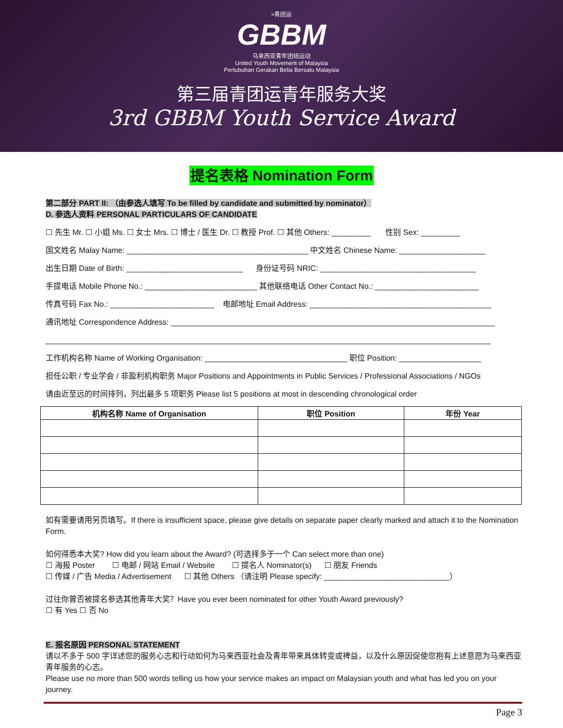>青团运
GBBM
马来西亚青年团结运动
United Youth Movement of Malaysia
Pertubuhan Gerakan Belia Bersatu Malaysia
第三届青团运青年服务大奖
3rd GBBM Youth Service Award
提名表格 Nomination Form
第二部分 PART II: （由参选人填写 To be filled by candidate and submitted by nominator）
D. 参选人资料 PERSONAL PARTICULARS OF CANDIDATE
☐ 先生 Mr. ☐ 小姐 Ms. ☐ 女士 Mrs. ☐ 博士 / 医生 Dr. ☐ 教授 Prof. ☐ 其他 Others: _________ 性别 Sex: _________
国文姓名 Malay Name: __________________________________________ 中文姓名 Chinese Name: ____________________
出生日期 Date of Birth: ___________________________ 身份证号码 NRIC: ____________________________________
手提电话 Mobile Phone No.: __________________________ 其他联络电话 Other Contact No.: ________________________
传真号码 Fax No.: ________________________ 电邮地址 Email Address: __________________________________________
通讯地址 Correspondence Address: ___________________________________________________________________________
_______________________________________________________________________________________________________
工作机构名称 Name of Working Organisation: _________________________________ 职位 Position: ___________________
担任公职 / 专业学会 / 非盈利机构职务 Major Positions and Appointments in Public Services / Professional Associations / NGOs
请由近至远的时间排列，列出最多 5 项职务 Please list 5 positions at most in descending chronological order
| 机构名称 Name of Organisation | 职位 Position | 年份 Year |
| --- | --- | --- |
如有需要请用另页填写。If there is insufficient space, please give details on separate paper clearly marked and attach it to the Nomination Form.
如何得悉本大奖? How did you learn about the Award? (可选择多于一个 Can select more than one)
☐ 海报 Poster ☐ 电邮 / 网站 Email / Website ☐ 提名人 Nominator(s) ☐ 朋友 Friends
☐ 传媒 / 广告 Media / Advertisement ☐ 其他 Others （请注明 Please specify: _____________________________）
过往你曾否被提名参选其他青年大奖？Have you ever been nominated for other Youth Award previously?
☐ 有 Yes ☐ 否 No
E. 报名原因 PERSONAL STATEMENT
请以不多于 500 字详述您的服务心志和行动如何为马来西亚社会及青年带来具体转变或裨益，以及什么原因促使您抱有上述意愿为马来西亚青年服务的心志。
Please use no more than 500 words telling us how your service makes an impact on Malaysian youth and what has led you on your journey.
Page 3